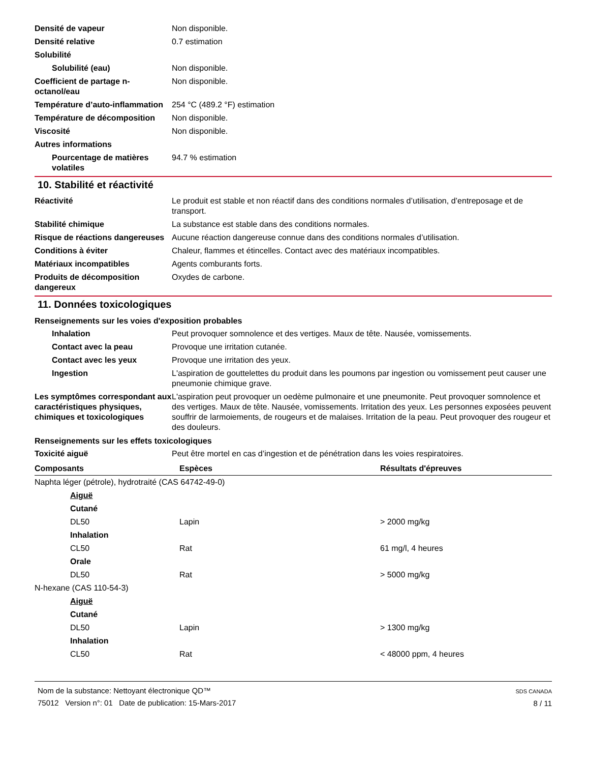Densité de vapeur Non disponible.
Densité relative 0.7 estimation
Solubilité
Solubilité (eau) Non disponible.
Coefficient de partage n-octanol/eau
Non disponible.
Température d’auto-inflammation
254 °C (489.2 °F) estimation
Température de décomposition Non disponible.
Viscosité Non disponible.
Autres informations
Pourcentage de matières volatiles
94.7 % estimation
10. Stabilité et réactivité
Réactivité Le produit est stable et non réactif dans des conditions normales d’utilisation, d’entreposage et de transport.
Stabilité chimique La substance est stable dans des conditions normales.
Risque de réactions dangereuses
Aucune réaction dangereuse connue dans des conditions normales d’utilisation.
Conditions à éviter Chaleur, flammes et étincelles. Contact avec des matériaux incompatibles.
Matériaux incompatibles Agents comburants forts.
Produits de décomposition dangereux
Oxydes de carbone.
11. Données toxicologiques
Renseignements sur les voies d'exposition probables
Inhalation Peut provoquer somnolence et des vertiges. Maux de tête. Nausée, vomissements.
Contact avec la peau Provoque une irritation cutanée.
Contact avec les yeux Provoque une irritation des yeux.
Ingestion L'aspiration de gouttelettes du produit dans les poumons par ingestion ou vomissement peut causer une pneumonie chimique grave.
Les symptômes correspondant aux caractéristiques physiques, chimiques et toxicologiques
L'aspiration peut provoquer un oedème pulmonaire et une pneumonite. Peut provoquer somnolence et des vertiges. Maux de tête. Nausée, vomissements. Irritation des yeux. Les personnes exposées peuvent souffrir de larmoiements, de rougeurs et de malaises. Irritation de la peau. Peut provoquer des rougeur et des douleurs.
Renseignements sur les effets toxicologiques
Toxicité aiguë Peut être mortel en cas d’ingestion et de pénétration dans les voies respiratoires.
| Composants | Espèces | Résultats d'épreuves |
| --- | --- | --- |
| Naphta léger (pétrole), hydrotraité (CAS 64742-49-0) | | |
| Aiguë | | |
| Cutané | | |
| DL50 | Lapin | > 2000 mg/kg |
| Inhalation | | |
| CL50 | Rat | 61 mg/l, 4 heures |
| Orale | | |
| DL50 | Rat | > 5000 mg/kg |
| N-hexane (CAS 110-54-3) | | |
| Aiguë | | |
| Cutané | | |
| DL50 | Lapin | > 1300 mg/kg |
| Inhalation | | |
| CL50 | Rat | < 48000 ppm, 4 heures |
Nom de la substance: Nettoyant électronique QD™
75012 Version n°: 01 Date de publication: 15-Mars-2017
SDS CANADA
8 / 11